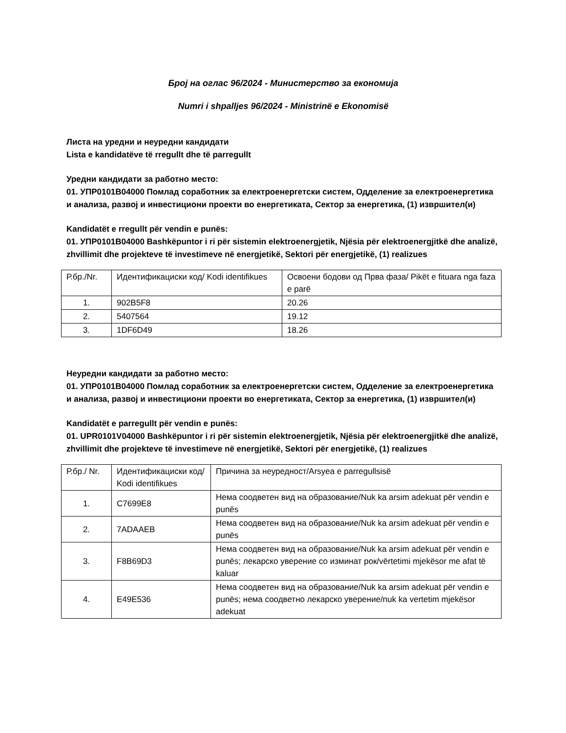Број на оглас 96/2024 - Министерство за економија
Numri i shpalljes 96/2024 - Ministrinë e Ekonomisë
Листа на уредни и неуредни кандидати
Lista e kandidatëve të rregullt dhe të parregullt
Уредни кандидати за работно место:
01. УПР0101В04000 Помлад соработник за електроенергетски систем, Одделение за електроенергетика и анализа, развој и инвестициони проекти во енергетиката, Сектор за енергетика, (1) извршител(и)
Kandidatët e rregullt për vendin e punës:
01. УПР0101В04000 Bashkëpuntor i ri për sistemin elektroenergjetik, Njësia për elektroenergjitkë dhe analizë, zhvillimit dhe projekteve të investimeve në energjetikë, Sektori për energjetikë, (1) realizues
| Р.бр./Nr. | Идентификациски код/ Kodi identifikues | Освоени бодови од Прва фаза/ Pikët e fituara nga faza e parë |
| 1. | 902B5F8 | 20.26 |
| 2. | 5407564 | 19.12 |
| 3. | 1DF6D49 | 18.26 |
Неуредни кандидати за работно место:
01. УПР0101В04000 Помлад соработник за електроенергетски систем, Одделение за електроенергетика и анализа, развој и инвестициони проекти во енергетиката, Сектор за енергетика, (1) извршител(и)
Kandidatët e parregullt për vendin e punës:
01. UPR0101V04000 Bashkëpuntor i ri për sistemin elektroenergjetik, Njësia për elektroenergjitkë dhe analizë, zhvillimit dhe projekteve të investimeve në energjetikë, Sektori për energjetikë, (1) realizues
| Р.бр./ Nr. | Идентификациски код/ Kodi identifikues | Причина за неуредност/Arsyea e parregullsisë |
| 1. | C7699E8 | Нема соодветен вид на образование/Nuk ka arsim adekuat për vendin e punës |
| 2. | 7ADAAEB | Нема соодветен вид на образование/Nuk ka arsim adekuat për vendin e punës |
| 3. | F8B69D3 | Нема соодветен вид на образование/Nuk ka arsim adekuat për vendin e punës; лекарско уверение со изминат рок/vërtetimi mjekësor me afat të kaluar |
| 4. | E49E536 | Нема соодветен вид на образование/Nuk ka arsim adekuat për vendin e punës; нема соодветно лекарско уверение/nuk ka vertetim mjekësor adekuat |